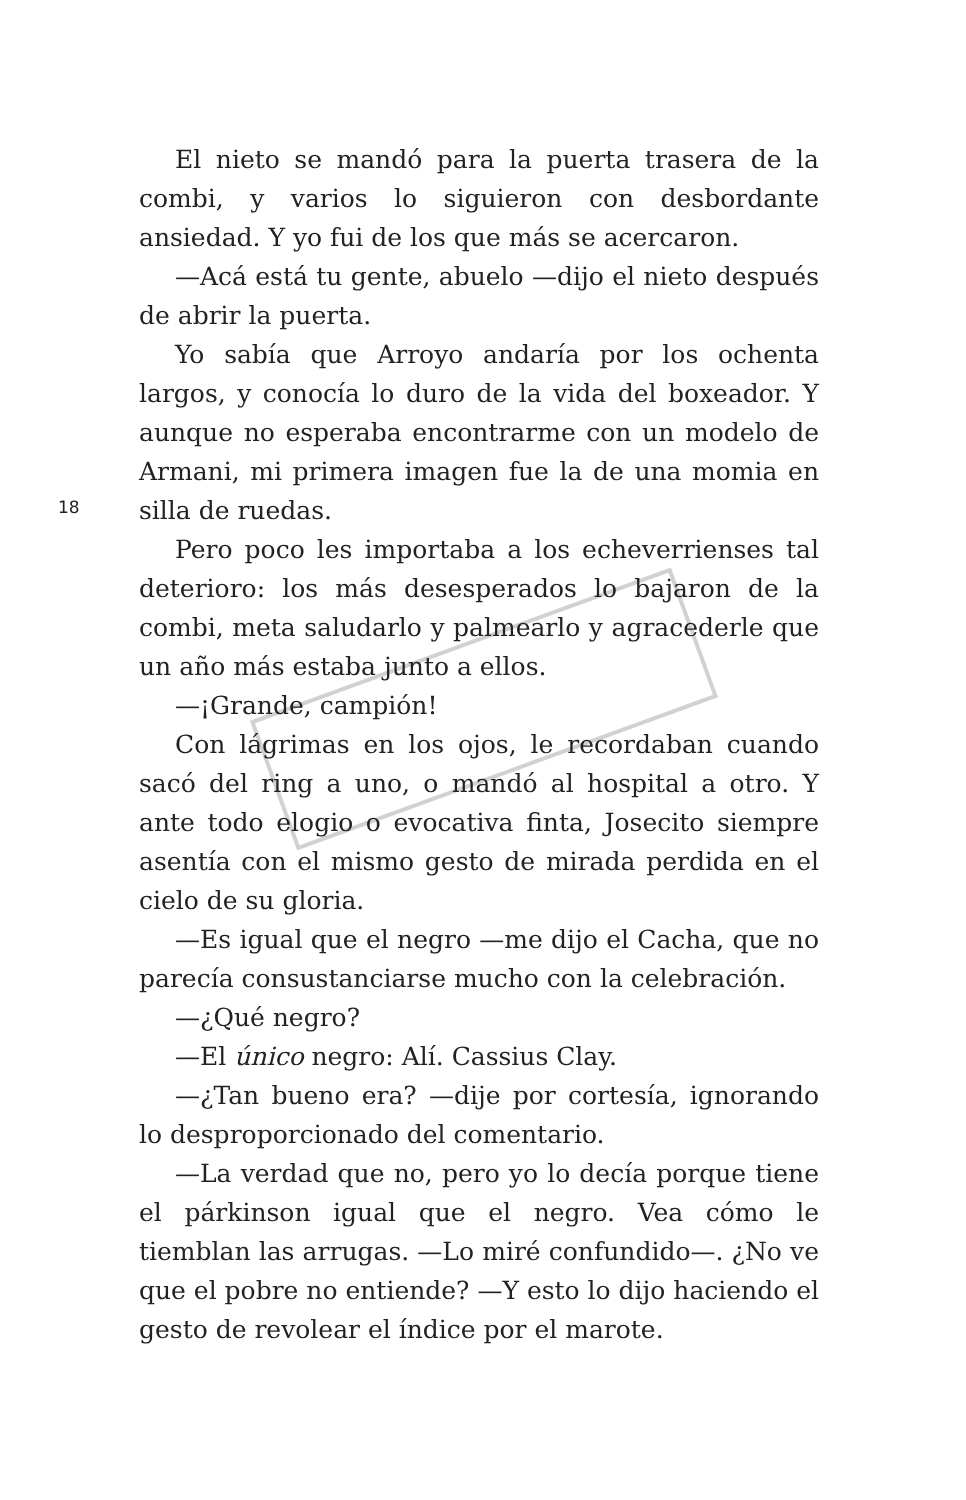El nieto se mandó para la puerta trasera de la combi, y varios lo siguieron con desbordante ansiedad. Y yo fui de los que más se acercaron.
—Acá está tu gente, abuelo —dijo el nieto después de abrir la puerta.
Yo sabía que Arroyo andaría por los ochenta largos, y conocía lo duro de la vida del boxeador. Y aunque no esperaba encontrarme con un modelo de Armani, mi primera imagen fue la de una momia en silla de ruedas.
Pero poco les importaba a los echeverrienses tal deterioro: los más desesperados lo bajaron de la combi, meta saludarlo y palmearlo y agracederle que un año más estaba junto a ellos.
—¡Grande, campión!
Con lágrimas en los ojos, le recordaban cuando sacó del ring a uno, o mandó al hospital a otro. Y ante todo elogio o evocativa finta, Josecito siempre asentía con el mismo gesto de mirada perdida en el cielo de su gloria.
—Es igual que el negro —me dijo el Cacha, que no parecía consustanciarse mucho con la celebración.
—¿Qué negro?
—El único negro: Alí. Cassius Clay.
—¿Tan bueno era? —dije por cortesía, ignorando lo desproporcionado del comentario.
—La verdad que no, pero yo lo decía porque tiene el párkinson igual que el negro. Vea cómo le tiemblan las arrugas. —Lo miré confundido—. ¿No ve que el pobre no entiende? —Y esto lo dijo haciendo el gesto de revolear el índice por el marote.
18